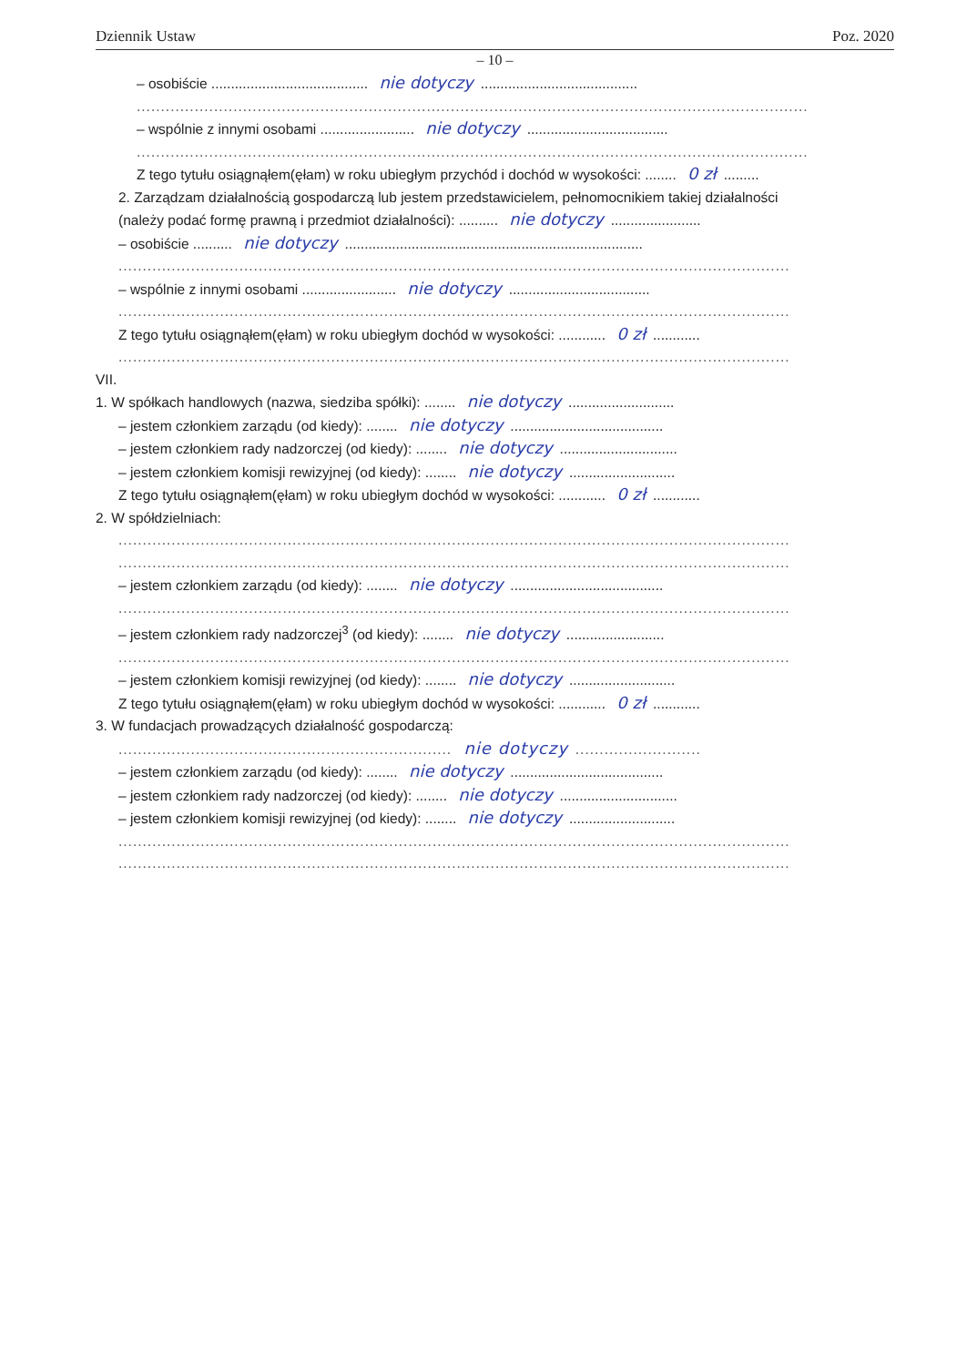Dziennik Ustaw Poz. 2020
– 10 –
– osobiście ........................................ nie dotyczy........................................
...........................................................................................................................................
– wspólnie z innymi osobami ........................ nie dotyczy....................................
...........................................................................................................................................
Z tego tytułu osiągnąłem(ęłam) w roku ubiegłym przychód i dochód w wysokości: ........ 0 zł.........
2. Zarządzam działalnością gospodarczą lub jestem przedstawicielem, pełnomocnikiem takiej działalności
(należy podać formę prawną i przedmiot działalności): .......... nie dotyczy.......................
– osobiście .......... nie dotyczy............................................................................
...........................................................................................................................................
– wspólnie z innymi osobami ........................ nie dotyczy....................................
...........................................................................................................................................
Z tego tytułu osiągnąłem(ęłam) w roku ubiegłym dochód w wysokości: ............ 0 zł............
...........................................................................................................................................
VII.
1. W spółkach handlowych (nazwa, siedziba spółki): ........ nie dotyczy...........................
– jestem członkiem zarządu (od kiedy): ........ nie dotyczy.......................................
– jestem członkiem rady nadzorczej (od kiedy): ........ nie dotyczy..............................
– jestem członkiem komisji rewizyjnej (od kiedy): ........ nie dotyczy...........................
Z tego tytułu osiągnąłem(ęłam) w roku ubiegłym dochód w wysokości: ............ 0 zł............
2. W spółdzielniach:
...........................................................................................................................................
...........................................................................................................................................
– jestem członkiem zarządu (od kiedy): ........ nie dotyczy.......................................
...........................................................................................................................................
– jestem członkiem rady nadzorczej<sup>3</sup> (od kiedy): ........ nie dotyczy.........................
...........................................................................................................................................
– jestem członkiem komisji rewizyjnej (od kiedy): ........ nie dotyczy...........................
Z tego tytułu osiągnąłem(ęłam) w roku ubiegłym dochód w wysokości: ............ 0 zł............
3. W fundacjach prowadzących działalność gospodarczą:
..................................................................... nie dotyczy..........................
– jestem członkiem zarządu (od kiedy): ........ nie dotyczy.......................................
– jestem członkiem rady nadzorczej (od kiedy): ........ nie dotyczy..............................
– jestem członkiem komisji rewizyjnej (od kiedy): ........ nie dotyczy...........................
...........................................................................................................................................
...........................................................................................................................................